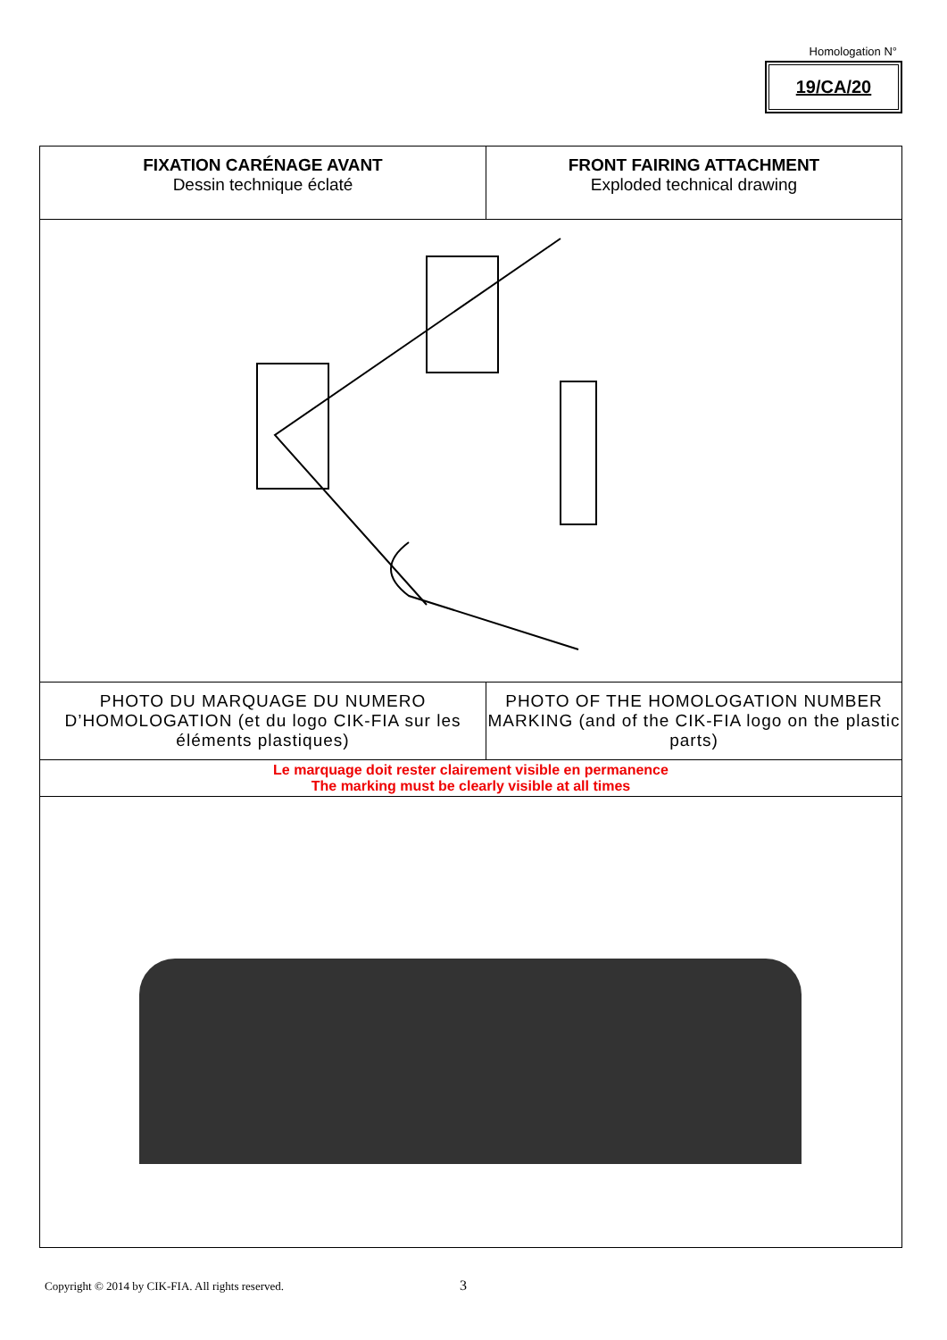Homologation N°
19/CA/20
| FIXATION CARÉNAGE AVANT Dessin technique éclaté | FRONT FAIRING ATTACHMENT Exploded technical drawing |
| PHOTO DU MARQUAGE DU NUMERO D’HOMOLOGATION (et du logo CIK-FIA sur les éléments plastiques) | PHOTO OF THE HOMOLOGATION NUMBER MARKING (and of the CIK-FIA logo on the plastic parts) |
| Le marquage doit rester clairement visible en permanence The marking must be clearly visible at all times | |
Copyright © 2014 by CIK-FIA. All rights reserved.
3